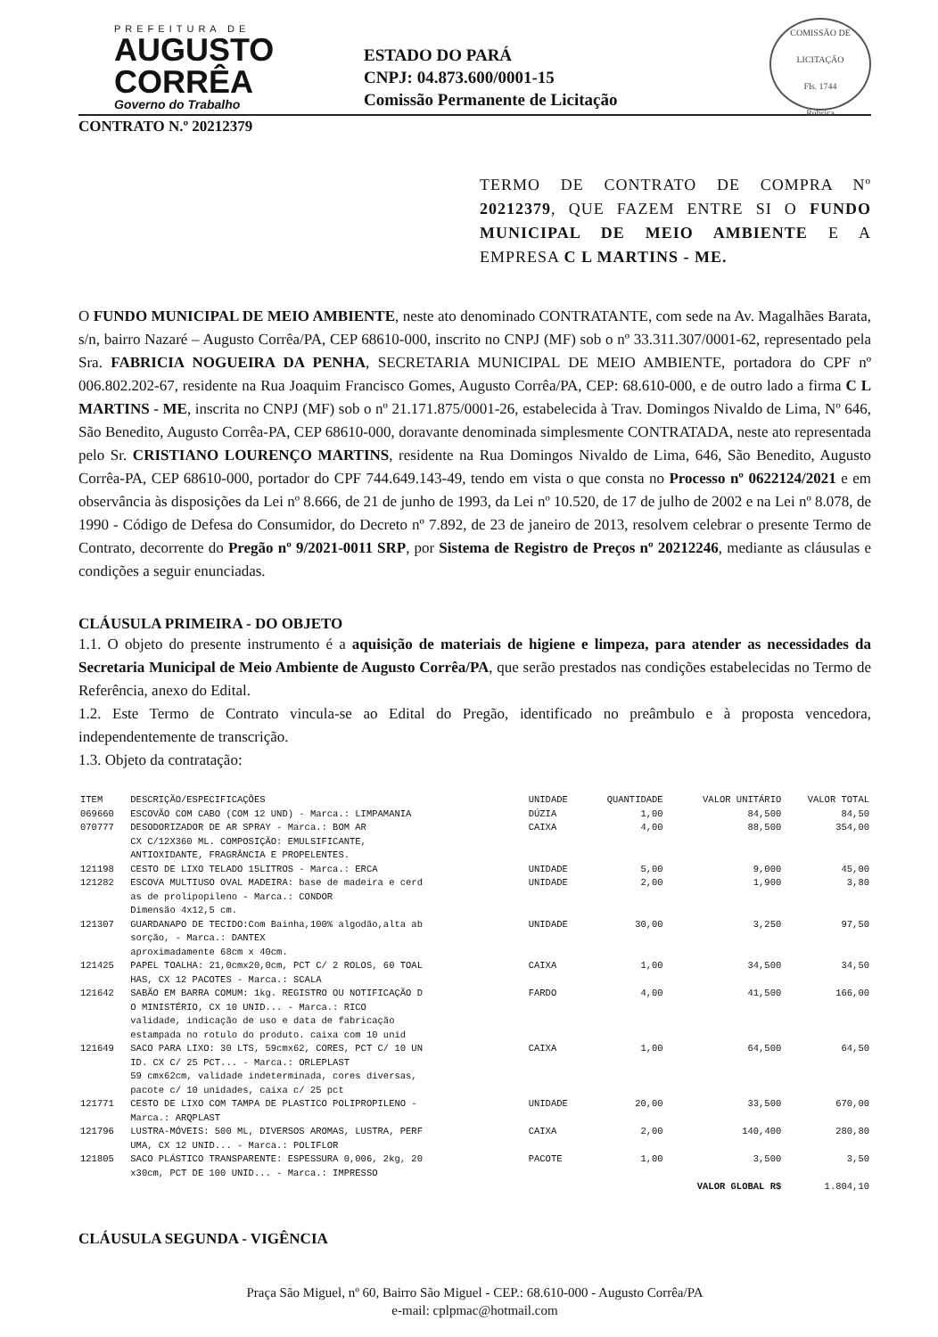PREFEITURA DE
AUGUSTO
CORRÊA
Governo do Trabalho
ESTADO DO PARÁ
CNPJ: 04.873.600/0001-15
Comissão Permanente de Licitação
COMISSÃO DE LICITAÇÃO
Fls. 1744
Rubrica
CONTRATO N.º 20212379
TERMO DE CONTRATO DE COMPRA Nº 20212379, QUE FAZEM ENTRE SI O FUNDO MUNICIPAL DE MEIO AMBIENTE E A EMPRESA C L MARTINS - ME.
O FUNDO MUNICIPAL DE MEIO AMBIENTE, neste ato denominado CONTRATANTE, com sede na Av. Magalhães Barata, s/n, bairro Nazaré – Augusto Corrêa/PA, CEP 68610-000, inscrito no CNPJ (MF) sob o nº 33.311.307/0001-62, representado pela Sra. FABRICIA NOGUEIRA DA PENHA, SECRETARIA MUNICIPAL DE MEIO AMBIENTE, portadora do CPF nº 006.802.202-67, residente na Rua Joaquim Francisco Gomes, Augusto Corrêa/PA, CEP: 68.610-000, e de outro lado a firma C L MARTINS - ME, inscrita no CNPJ (MF) sob o nº 21.171.875/0001-26, estabelecida à Trav. Domingos Nivaldo de Lima, Nº 646, São Benedito, Augusto Corrêa-PA, CEP 68610-000, doravante denominada simplesmente CONTRATADA, neste ato representada pelo Sr. CRISTIANO LOURENÇO MARTINS, residente na Rua Domingos Nivaldo de Lima, 646, São Benedito, Augusto Corrêa-PA, CEP 68610-000, portador do CPF 744.649.143-49, tendo em vista o que consta no Processo nº 0622124/2021 e em observância às disposições da Lei nº 8.666, de 21 de junho de 1993, da Lei nº 10.520, de 17 de julho de 2002 e na Lei nº 8.078, de 1990 - Código de Defesa do Consumidor, do Decreto nº 7.892, de 23 de janeiro de 2013, resolvem celebrar o presente Termo de Contrato, decorrente do Pregão nº 9/2021-0011 SRP, por Sistema de Registro de Preços nº 20212246, mediante as cláusulas e condições a seguir enunciadas.
CLÁUSULA PRIMEIRA - DO OBJETO
1.1. O objeto do presente instrumento é a aquisição de materiais de higiene e limpeza, para atender as necessidades da Secretaria Municipal de Meio Ambiente de Augusto Corrêa/PA, que serão prestados nas condições estabelecidas no Termo de Referência, anexo do Edital.
1.2. Este Termo de Contrato vincula-se ao Edital do Pregão, identificado no preâmbulo e à proposta vencedora, independentemente de transcrição.
1.3. Objeto da contratação:
| ITEM | DESCRIÇÃO/ESPECIFICAÇÕES | UNIDADE | QUANTIDADE | VALOR UNITÁRIO | VALOR TOTAL |
| --- | --- | --- | --- | --- | --- |
| 069660 | ESCOVÃO COM CABO (COM 12 UND) - Marca.: LIMPAMANIA | DÚZIA | 1,00 | 84,500 | 84,50 |
| 070777 | DESODORIZADOR DE AR SPRAY - Marca.: BOM AR CX C/12X360 ML. COMPOSIÇÃO: EMULSIFICANTE, ANTIOXIDANTE, FRAGRÂNCIA E PROPELENTES. | CAIXA | 4,00 | 88,500 | 354,00 |
| 121198 | CESTO DE LIXO TELADO 15LITROS - Marca.: ERCA | UNIDADE | 5,00 | 9,000 | 45,00 |
| 121282 | ESCOVA MULTIUSO OVAL MADEIRA: base de madeira e cerd as de prolipopileno - Marca.: CONDOR Dimensão 4x12,5 cm. | UNIDADE | 2,00 | 1,900 | 3,80 |
| 121307 | GUARDANAPO DE TECIDO:Com Bainha,100% algodão,alta ab sorção, - Marca.: DANTEX aproximadamente 68cm x 40cm. | UNIDADE | 30,00 | 3,250 | 97,50 |
| 121425 | PAPEL TOALHA: 21,0cmx20,0cm, PCT C/ 2 ROLOS, 60 TOAL HAS, CX 12 PACOTES - Marca.: SCALA | CAIXA | 1,00 | 34,500 | 34,50 |
| 121642 | SABÃO EM BARRA COMUM: 1kg. REGISTRO OU NOTIFICAÇÃO D O MINISTÉRIO, CX 10 UNID... - Marca.: RICO validade, indicação de uso e data de fabricação estampada no rotulo do produto. caixa com 10 unid | FARDO | 4,00 | 41,500 | 166,00 |
| 121649 | SACO PARA LIXO: 30 LTS, 59cmx62, CORES, PCT C/ 10 UN ID. CX C/ 25 PCT... - Marca.: ORLEPLAST 59 cmx62cm, validade indeterminada, cores diversas, pacote c/ 10 unidades, caixa c/ 25 pct | CAIXA | 1,00 | 64,500 | 64,50 |
| 121771 | CESTO DE LIXO COM TAMPA DE PLASTICO POLIPROPILENO - Marca.: ARQPLAST | UNIDADE | 20,00 | 33,500 | 670,00 |
| 121796 | LUSTRA-MÓVEIS: 500 ML, DIVERSOS AROMAS, LUSTRA, PERF UMA, CX 12 UNID... - Marca.: POLIFLOR | CAIXA | 2,00 | 140,400 | 280,80 |
| 121805 | SACO PLÁSTICO TRANSPARENTE: ESPESSURA 0,006, 2kg, 20 x30cm, PCT DE 100 UNID... - Marca.: IMPRESSO | PACOTE | 1,00 | 3,500 | 3,50 |
| | | | | VALOR GLOBAL R$ | 1.804,10 |
CLÁUSULA SEGUNDA - VIGÊNCIA
Praça São Miguel, nº 60, Bairro São Miguel - CEP.: 68.610-000 - Augusto Corrêa/PA
e-mail: cplpmac@hotmail.com